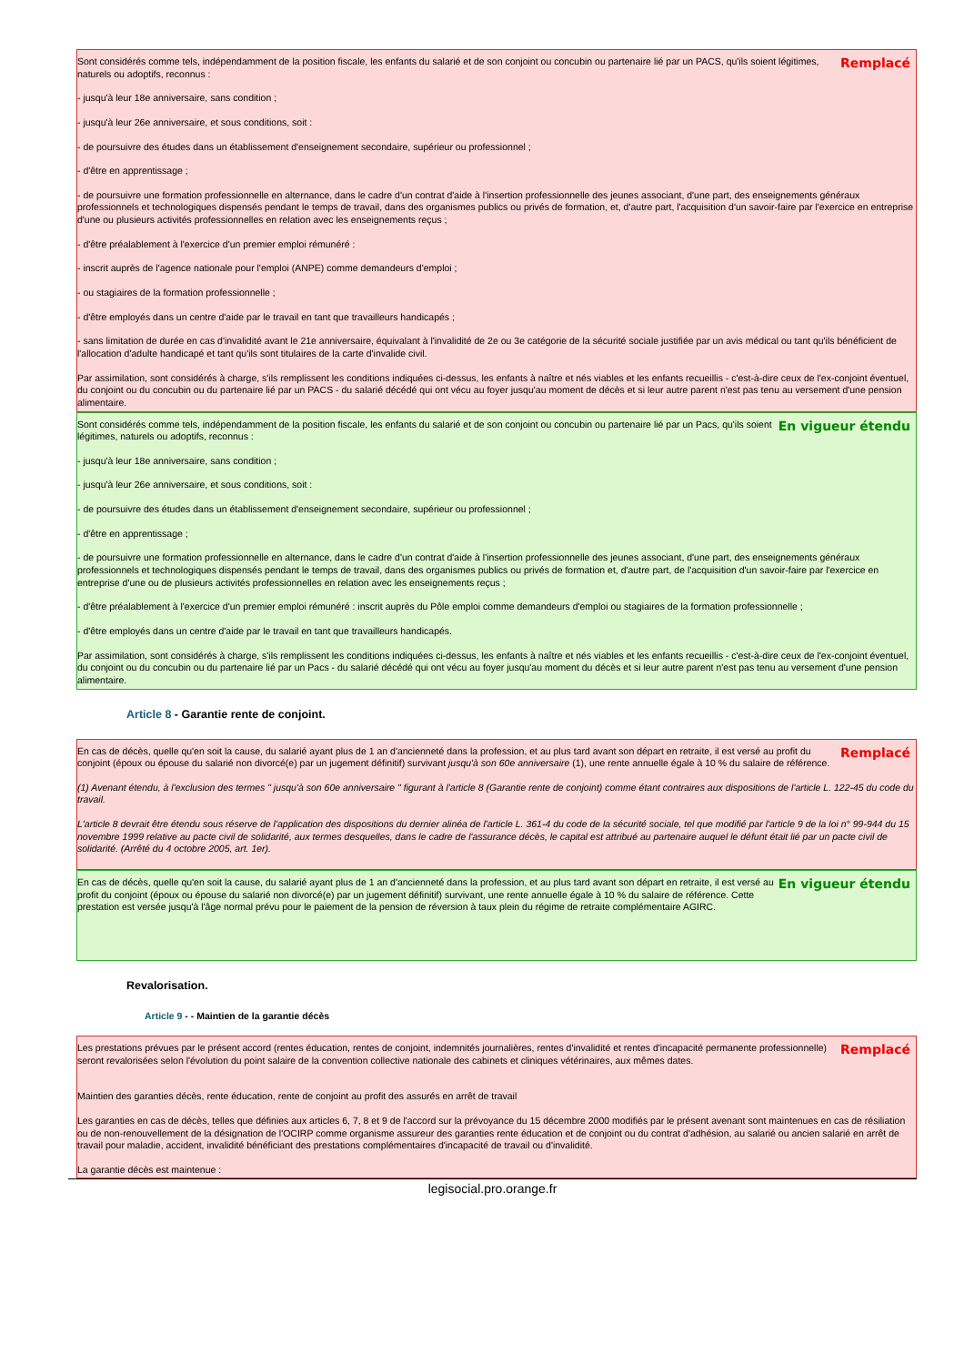Remplacé
Sont considérés comme tels, indépendamment de la position fiscale, les enfants du salarié et de son conjoint ou concubin ou partenaire lié par un PACS, qu'ils soient légitimes, naturels ou adoptifs, reconnus :
- jusqu'à leur 18e anniversaire, sans condition ;
- jusqu'à leur 26e anniversaire, et sous conditions, soit :
- de poursuivre des études dans un établissement d'enseignement secondaire, supérieur ou professionnel ;
- d'être en apprentissage ;
- de poursuivre une formation professionnelle en alternance, dans le cadre d'un contrat d'aide à l'insertion professionnelle des jeunes associant, d'une part, des enseignements généraux professionnels et technologiques dispensés pendant le temps de travail, dans des organismes publics ou privés de formation, et, d'autre part, l'acquisition d'un savoir-faire par l'exercice en entreprise d'une ou plusieurs activités professionnelles en relation avec les enseignements reçus ;
- d'être préalablement à l'exercice d'un premier emploi rémunéré :
- inscrit auprès de l'agence nationale pour l'emploi (ANPE) comme demandeurs d'emploi ;
- ou stagiaires de la formation professionnelle ;
- d'être employés dans un centre d'aide par le travail en tant que travailleurs handicapés ;
- sans limitation de durée en cas d'invalidité avant le 21e anniversaire, équivalant à l'invalidité de 2e ou 3e catégorie de la sécurité sociale justifiée par un avis médical ou tant qu'ils bénéficient de l'allocation d'adulte handicapé et tant qu'ils sont titulaires de la carte d'invalide civil.
Par assimilation, sont considérés à charge, s'ils remplissent les conditions indiquées ci-dessus, les enfants à naître et nés viables et les enfants recueillis - c'est-à-dire ceux de l'ex-conjoint éventuel, du conjoint ou du concubin ou du partenaire lié par un PACS - du salarié décédé qui ont vécu au foyer jusqu'au moment de décès et si leur autre parent n'est pas tenu au versement d'une pension alimentaire.
En vigueur étendu
Sont considérés comme tels, indépendamment de la position fiscale, les enfants du salarié et de son conjoint ou concubin ou partenaire lié par un Pacs, qu'ils soient légitimes, naturels ou adoptifs, reconnus :
- jusqu'à leur 18e anniversaire, sans condition ;
- jusqu'à leur 26e anniversaire, et sous conditions, soit :
- de poursuivre des études dans un établissement d'enseignement secondaire, supérieur ou professionnel ;
- d'être en apprentissage ;
- de poursuivre une formation professionnelle en alternance, dans le cadre d'un contrat d'aide à l'insertion professionnelle des jeunes associant, d'une part, des enseignements généraux professionnels et technologiques dispensés pendant le temps de travail, dans des organismes publics ou privés de formation et, d'autre part, de l'acquisition d'un savoir-faire par l'exercice en entreprise d'une ou de plusieurs activités professionnelles en relation avec les enseignements reçus ;
- d'être préalablement à l'exercice d'un premier emploi rémunéré : inscrit auprès du Pôle emploi comme demandeurs d'emploi ou stagiaires de la formation professionnelle ;
- d'être employés dans un centre d'aide par le travail en tant que travailleurs handicapés.
Par assimilation, sont considérés à charge, s'ils remplissent les conditions indiquées ci-dessus, les enfants à naître et nés viables et les enfants recueillis - c'est-à-dire ceux de l'ex-conjoint éventuel, du conjoint ou du concubin ou du partenaire lié par un Pacs - du salarié décédé qui ont vécu au foyer jusqu'au moment du décès et si leur autre parent n'est pas tenu au versement d'une pension alimentaire.
Article 8 - Garantie rente de conjoint.
Remplacé
En cas de décès, quelle qu'en soit la cause, du salarié ayant plus de 1 an d'ancienneté dans la profession, et au plus tard avant son départ en retraite, il est versé au profit du conjoint (époux ou épouse du salarié non divorcé(e) par un jugement définitif) survivant jusqu'à son 60e anniversaire (1), une rente annuelle égale à 10 % du salaire de référence.
(1) Avenant étendu, à l'exclusion des termes " jusqu'à son 60e anniversaire " figurant à l'article 8 (Garantie rente de conjoint) comme étant contraires aux dispositions de l'article L. 122-45 du code du travail.
L'article 8 devrait être étendu sous réserve de l'application des dispositions du dernier alinéa de l'article L. 361-4 du code de la sécurité sociale, tel que modifié par l'article 9 de la loi n° 99-944 du 15 novembre 1999 relative au pacte civil de solidarité, aux termes desquelles, dans le cadre de l'assurance décès, le capital est attribué au partenaire auquel le défunt était lié par un pacte civil de solidarité. (Arrêté du 4 octobre 2005, art. 1er).
En vigueur étendu
En cas de décès, quelle qu'en soit la cause, du salarié ayant plus de 1 an d'ancienneté dans la profession, et au plus tard avant son départ en retraite, il est versé au profit du conjoint (époux ou épouse du salarié non divorcé(e) par un jugement définitif) survivant, une rente annuelle égale à 10 % du salaire de référence. Cette prestation est versée jusqu'à l'âge normal prévu pour le paiement de la pension de réversion à taux plein du régime de retraite complémentaire AGIRC.
Revalorisation.
Article 9 - - Maintien de la garantie décès
Remplacé
Les prestations prévues par le présent accord (rentes éducation, rentes de conjoint, indemnités journalières, rentes d'invalidité et rentes d'incapacité permanente professionnelle) seront revalorisées selon l'évolution du point salaire de la convention collective nationale des cabinets et cliniques vétérinaires, aux mêmes dates.
Maintien des garanties décès, rente éducation, rente de conjoint au profit des assurés en arrêt de travail
Les garanties en cas de décès, telles que définies aux articles 6, 7, 8 et 9 de l'accord sur la prévoyance du 15 décembre 2000 modifiés par le présent avenant sont maintenues en cas de résiliation ou de non-renouvellement de la désignation de l'OCIRP comme organisme assureur des garanties rente éducation et de conjoint ou du contrat d'adhésion, au salarié ou ancien salarié en arrêt de travail pour maladie, accident, invalidité bénéficiant des prestations complémentaires d'incapacité de travail ou d'invalidité.
La garantie décès est maintenue :
legisocial.pro.orange.fr